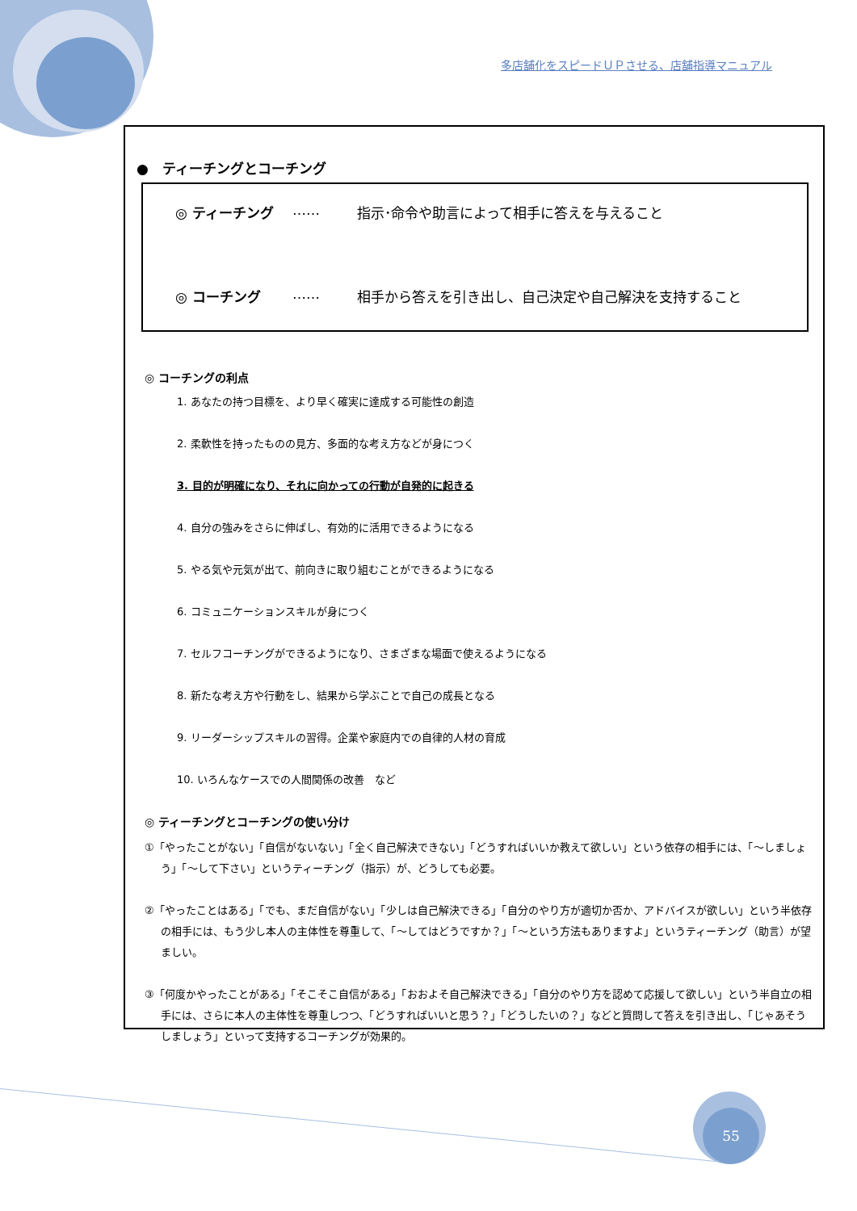多店舗化をスピードＵＰさせる、店舗指導マニュアル
●　ティーチングとコーチング
◎ ティーチング …… 指示･命令や助言によって相手に答えを与えること
◎ コーチング …… 相手から答えを引き出し、自己決定や自己解決を支持すること
◎ コーチングの利点
1. あなたの持つ目標を、より早く確実に達成する可能性の創造
2. 柔軟性を持ったものの見方、多面的な考え方などが身につく
3. 目的が明確になり、それに向かっての行動が自発的に起きる
4. 自分の強みをさらに伸ばし、有効的に活用できるようになる
5. やる気や元気が出て、前向きに取り組むことができるようになる
6. コミュニケーションスキルが身につく
7. セルフコーチングができるようになり、さまざまな場面で使えるようになる
8. 新たな考え方や行動をし、結果から学ぶことで自己の成長となる
9. リーダーシップスキルの習得。企業や家庭内での自律的人材の育成
10. いろんなケースでの人間関係の改善　など
◎ ティーチングとコーチングの使い分け
①「やったことがない」「自信がないない」「全く自己解決できない」「どうすればいいか教えて欲しい」という依存の相手には、「～しましょう」「～して下さい」というティーチング（指示）が、どうしても必要。
②「やったことはある」「でも、まだ自信がない」「少しは自己解決できる」「自分のやり方が適切か否か、アドバイスが欲しい」という半依存の相手には、もう少し本人の主体性を尊重して、「～してはどうですか？」「～という方法もありますよ」というティーチング（助言）が望ましい。
③「何度かやったことがある」「そこそこ自信がある」「おおよそ自己解決できる」「自分のやり方を認めて応援して欲しい」という半自立の相手には、さらに本人の主体性を尊重しつつ、「どうすればいいと思う？」「どうしたいの？」などと質問して答えを引き出し、「じゃあそうしましょう」といって支持するコーチングが効果的。
55